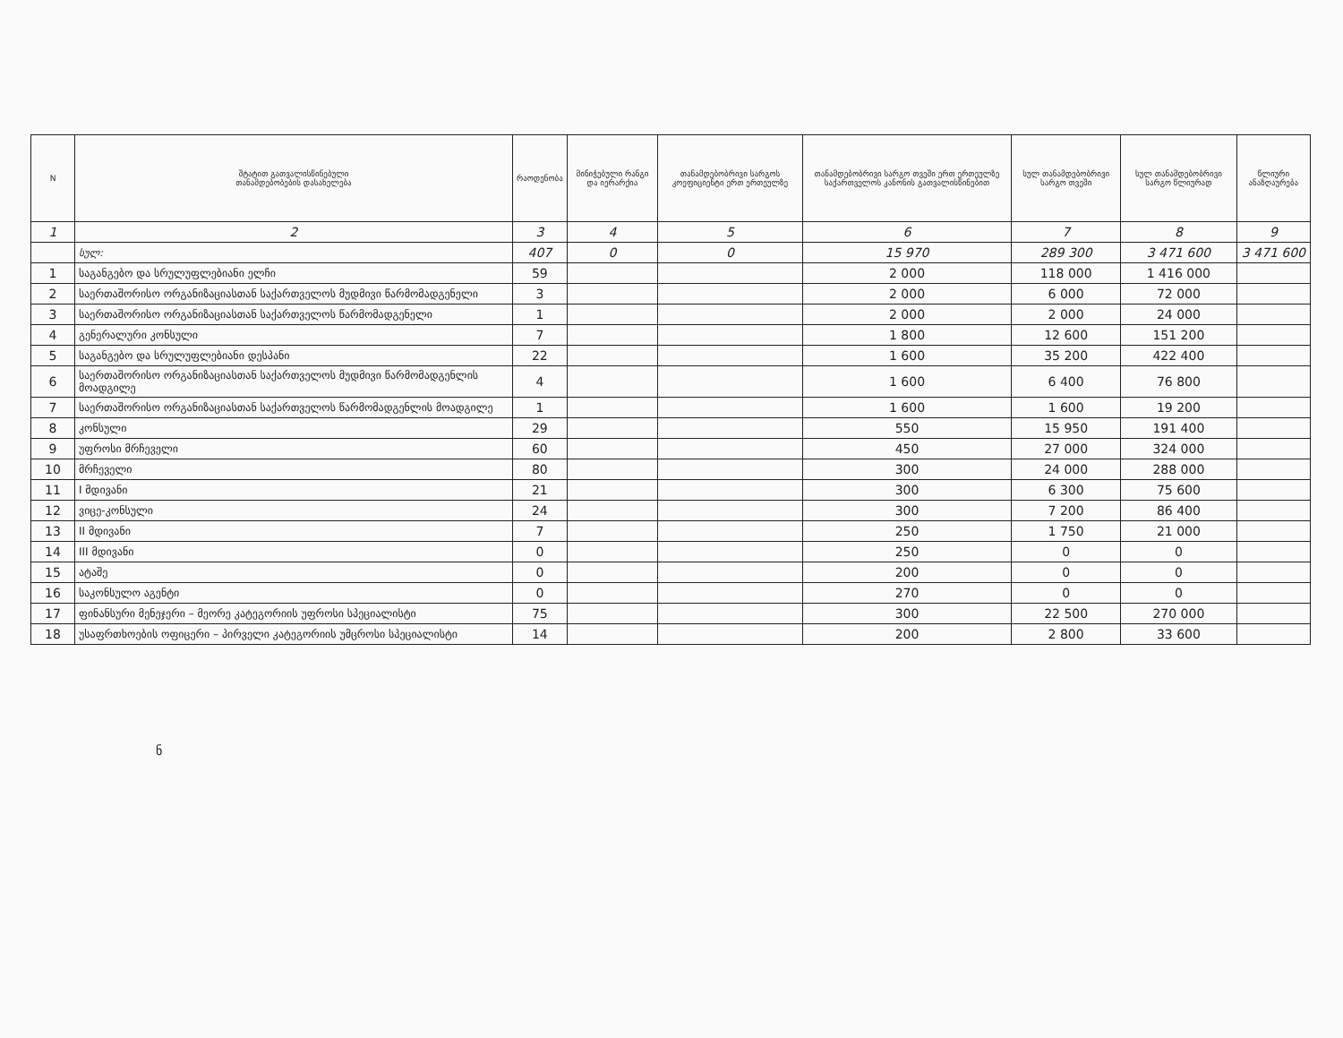| N | შტატით გათვალისწინებული თანამდებობების დასახელება | რაოდენობა | მინიჭებული რანგი და იერარქია | თანამდებობრივი სარგოს კოეფიციენტი ერთ ერთეულზე | თანამდებობრივი სარგო თვეში ერთ ერთეულზე საქართველოს კანონის გათვალისწინებით | სულ თანამდებობრივი სარგო თვეში | სულ თანამდებობრივი სარგო წლიურად | წლიური ანაზღაურება |
| --- | --- | --- | --- | --- | --- | --- | --- | --- |
| 1 | 2 | 3 | 4 | 5 | 6 | 7 | 8 | 9 |
| | სულ: | 407 | 0 | 0 | 15 970 | 289 300 | 3 471 600 | 3 471 600 |
| 1 | საგანგებო და სრულუფლებიანი ელჩი | 59 | | | 2 000 | 118 000 | 1 416 000 | |
| 2 | საერთაშორისო ორგანიზაციასთან საქართველოს მუდმივი წარმომადგენელი | 3 | | | 2 000 | 6 000 | 72 000 | |
| 3 | საერთაშორისო ორგანიზაციასთან საქართველოს წარმომადგენელი | 1 | | | 2 000 | 2 000 | 24 000 | |
| 4 | გენერალური კონსული | 7 | | | 1 800 | 12 600 | 151 200 | |
| 5 | საგანგებო და სრულუფლებიანი დესპანი | 22 | | | 1 600 | 35 200 | 422 400 | |
| 6 | საერთაშორისო ორგანიზაციასთან საქართველოს მუდმივი წარმომადგენლის მოადგილე | 4 | | | 1 600 | 6 400 | 76 800 | |
| 7 | საერთაშორისო ორგანიზაციასთან საქართველოს წარმომადგენლის მოადგილე | 1 | | | 1 600 | 1 600 | 19 200 | |
| 8 | კონსული | 29 | | | 550 | 15 950 | 191 400 | |
| 9 | უფროსი მრჩეველი | 60 | | | 450 | 27 000 | 324 000 | |
| 10 | მრჩეველი | 80 | | | 300 | 24 000 | 288 000 | |
| 11 | I მდივანი | 21 | | | 300 | 6 300 | 75 600 | |
| 12 | ვიცე-კონსული | 24 | | | 300 | 7 200 | 86 400 | |
| 13 | II მდივანი | 7 | | | 250 | 1 750 | 21 000 | |
| 14 | III მდივანი | 0 | | | 250 | 0 | 0 | |
| 15 | ატაშე | 0 | | | 200 | 0 | 0 | |
| 16 | საკონსულო აგენტი | 0 | | | 270 | 0 | 0 | |
| 17 | ფინანსური მენეჯერი – მეორე კატეგორიის უფროსი სპეციალისტი | 75 | | | 300 | 22 500 | 270 000 | |
| 18 | უსაფრთხოების ოფიცერი – პირველი კატეგორიის უმცროსი სპეციალისტი | 14 | | | 200 | 2 800 | 33 600 | |
ნ